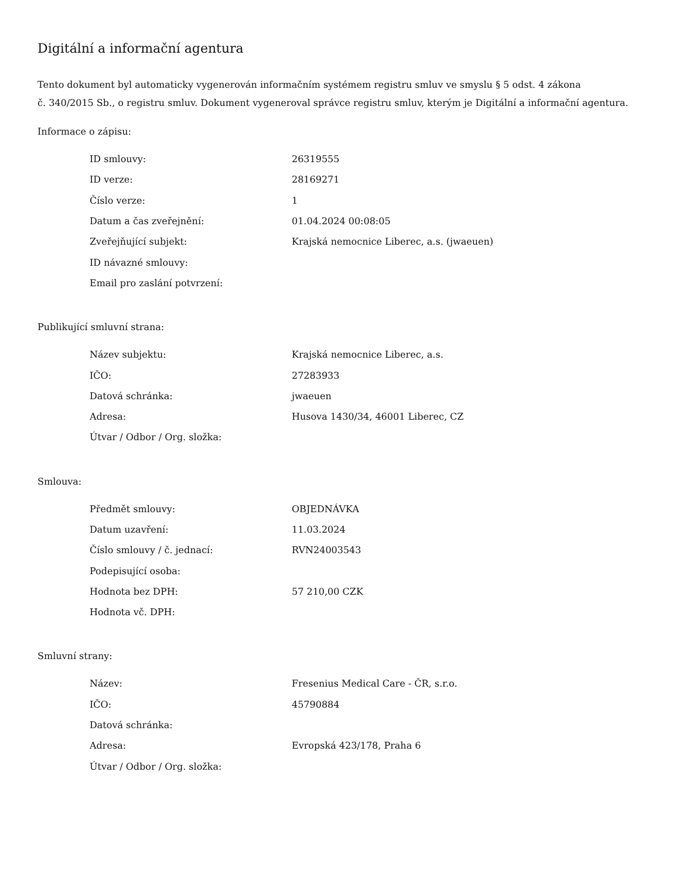Digitální a informační agentura
Tento dokument byl automaticky vygenerován informačním systémem registru smluv ve smyslu § 5 odst. 4 zákona
č. 340/2015 Sb., o registru smluv. Dokument vygeneroval správce registru smluv, kterým je Digitální a informační agentura.
Informace o zápisu:
| ID smlouvy: | 26319555 |
| ID verze: | 28169271 |
| Číslo verze: | 1 |
| Datum a čas zveřejnění: | 01.04.2024 00:08:05 |
| Zveřejňující subjekt: | Krajská nemocnice Liberec, a.s. (jwaeuen) |
| ID návazné smlouvy: | |
| Email pro zaslání potvrzení: | |
Publikující smluvní strana:
| Název subjektu: | Krajská nemocnice Liberec, a.s. |
| IČO: | 27283933 |
| Datová schránka: | jwaeuen |
| Adresa: | Husova 1430/34, 46001 Liberec, CZ |
| Útvar / Odbor / Org. složka: | |
Smlouva:
| Předmět smlouvy: | OBJEDNÁVKA |
| Datum uzavření: | 11.03.2024 |
| Číslo smlouvy / č. jednací: | RVN24003543 |
| Podepisující osoba: | |
| Hodnota bez DPH: | 57 210,00 CZK |
| Hodnota vč. DPH: | |
Smluvní strany:
| Název: | Fresenius Medical Care - ČR, s.r.o. |
| IČO: | 45790884 |
| Datová schránka: | |
| Adresa: | Evropská 423/178, Praha 6 |
| Útvar / Odbor / Org. složka: | |